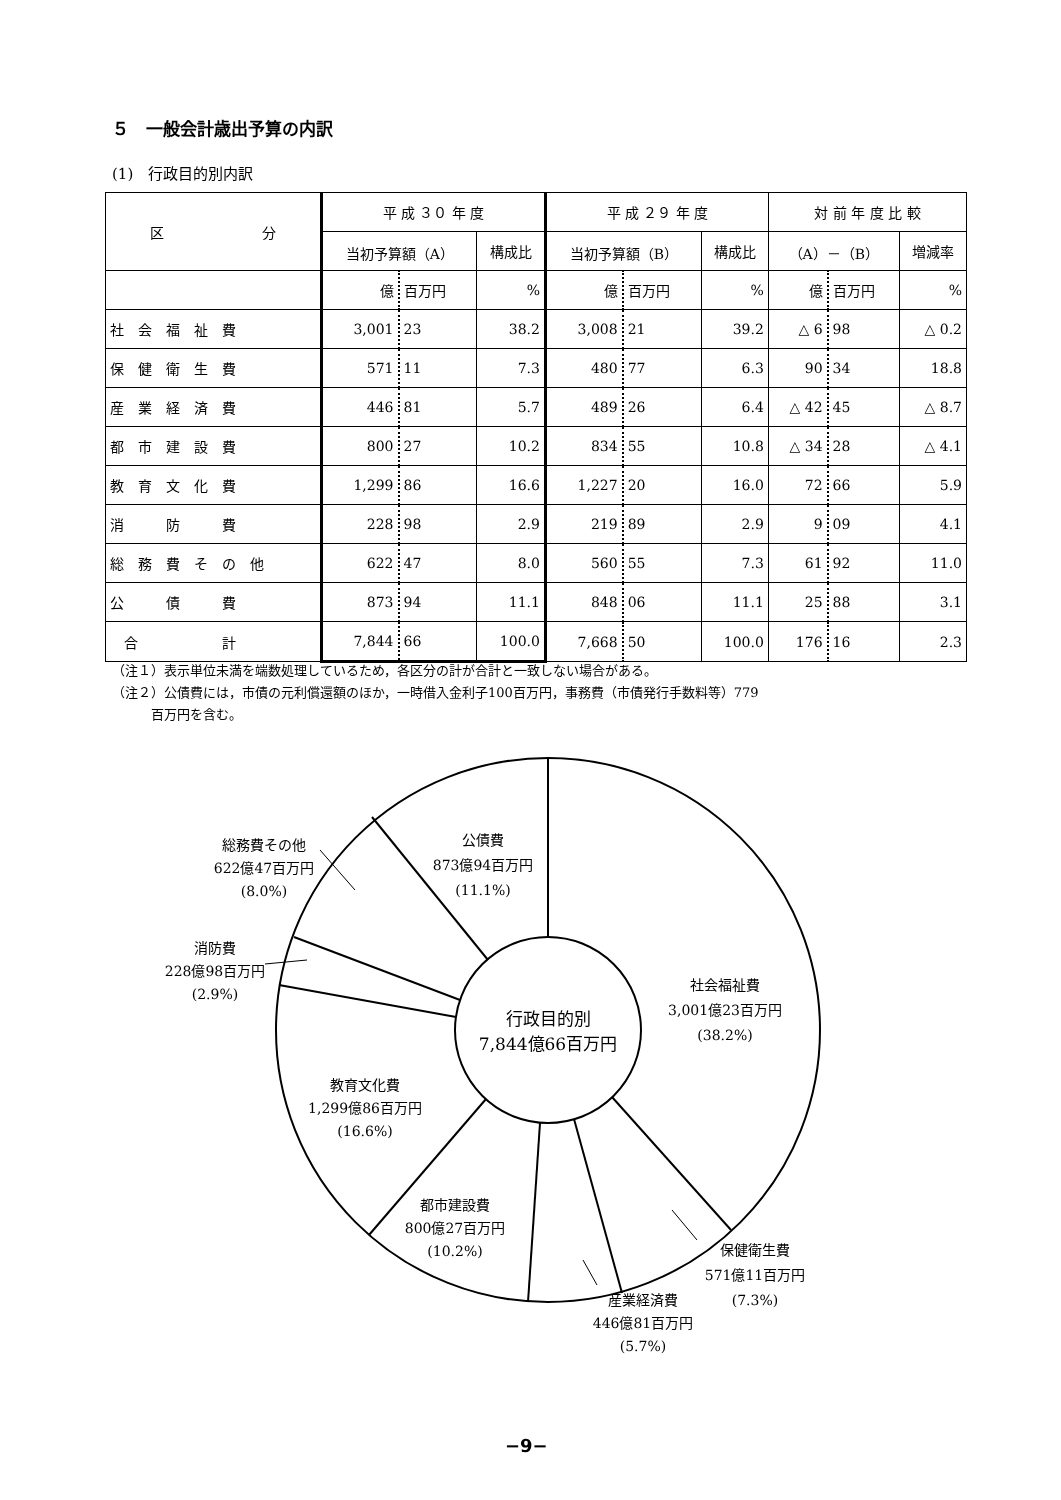５　一般会計歳出予算の内訳
(1)　行政目的別内訳
| 区 分 | 平 成 ３０ 年 度 | | | 平 成 ２９ 年 度 | | | 対 前 年 度 比 較 | | |
| --- | --- | --- | --- | --- | --- | --- | --- | --- | --- |
| | 当初予算額（A） | | 構成比 | 当初予算額（B） | | 構成比 | （A）－（B） | | 増減率 |
| | 億 | 百万円 | % | 億 | 百万円 | % | 億 | 百万円 | % |
| 社 会 福 祉 費 | 3,001 | 23 | 38.2 | 3,008 | 21 | 39.2 | △ 6 | 98 | △ 0.2 |
| 保 健 衛 生 費 | 571 | 11 | 7.3 | 480 | 77 | 6.3 | 90 | 34 | 18.8 |
| 産 業 経 済 費 | 446 | 81 | 5.7 | 489 | 26 | 6.4 | △ 42 | 45 | △ 8.7 |
| 都 市 建 設 費 | 800 | 27 | 10.2 | 834 | 55 | 10.8 | △ 34 | 28 | △ 4.1 |
| 教 育 文 化 費 | 1,299 | 86 | 16.6 | 1,227 | 20 | 16.0 | 72 | 66 | 5.9 |
| 消 防 費 | 228 | 98 | 2.9 | 219 | 89 | 2.9 | 9 | 09 | 4.1 |
| 総 務 費 そ の 他 | 622 | 47 | 8.0 | 560 | 55 | 7.3 | 61 | 92 | 11.0 |
| 公 債 費 | 873 | 94 | 11.1 | 848 | 06 | 11.1 | 25 | 88 | 3.1 |
| 合 計 | 7,844 | 66 | 100.0 | 7,668 | 50 | 100.0 | 176 | 16 | 2.3 |
（注１）表示単位未満を端数処理しているため，各区分の計が合計と一致しない場合がある。
（注２）公債費には，市債の元利償還額のほか，一時借入金利子100百万円，事務費（市債発行手数料等）779
　　　百万円を含む。
公債費
873億94百万円
(11.1%)
総務費その他
622億47百万円
(8.0%)
消防費
228億98百万円
(2.9%)
社会福祉費
3,001億23百万円
(38.2%)
行政目的別
7,844億66百万円
教育文化費
1,299億86百万円
(16.6%)
都市建設費
800億27百万円
(10.2%)
保健衛生費
571億11百万円
(7.3%)
産業経済費
446億81百万円
(5.7%)
−9−